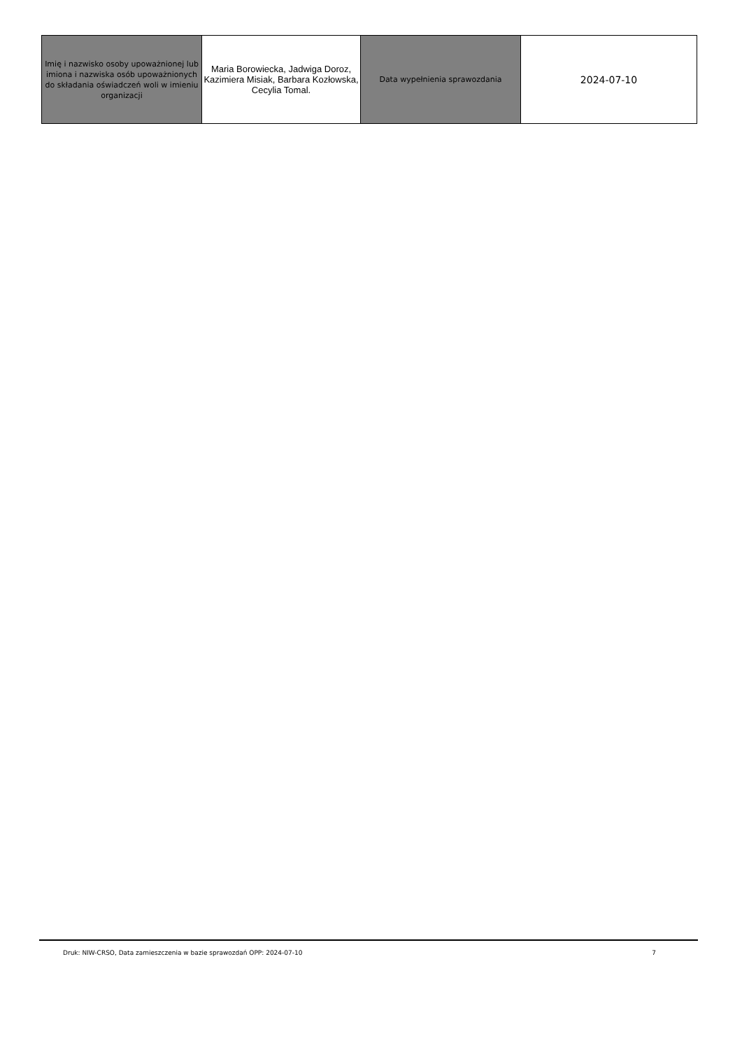| Imię i nazwisko osoby upoważnionej lub imiona i nazwiska osób upoważnionych do składania oświadczeń woli w imieniu organizacji | Maria Borowiecka, Jadwiga Doroz, Kazimiera Misiak, Barbara Kozłowska, Cecylia Tomal. | Data wypełnienia sprawozdania | 2024-07-10 |
Druk: NIW-CRSO, Data zamieszczenia w bazie sprawozdań OPP: 2024-07-10 7